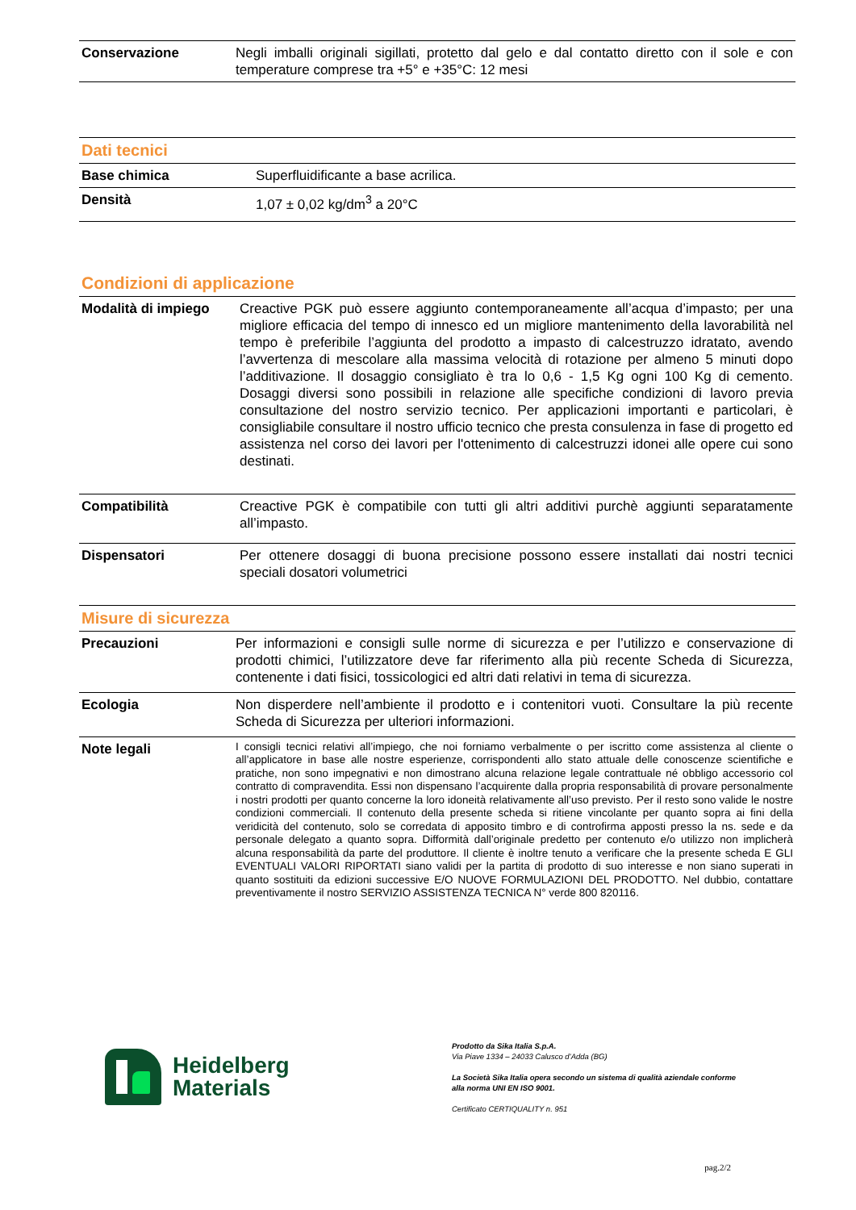| Conservazione | Negli imballi originali sigillati, protetto dal gelo e dal contatto diretto con il sole e con temperature comprese tra +5° e +35°C: 12 mesi |
Dati tecnici
| Base chimica | Superfluidificante a base acrilica. |
| Densità | 1,07 ± 0,02 kg/dm<sup>3</sup> a 20°C |
Condizioni di applicazione
| Modalità di impiego | Creactive PGK può essere aggiunto contemporaneamente all’acqua d’impasto; per una migliore efficacia del tempo di innesco ed un migliore mantenimento della lavorabilità nel tempo è preferibile l’aggiunta del prodotto a impasto di calcestruzzo idratato, avendo l’avvertenza di mescolare alla massima velocità di rotazione per almeno 5 minuti dopo l’additivazione. Il dosaggio consigliato è tra lo 0,6 - 1,5 Kg ogni 100 Kg di cemento. Dosaggi diversi sono possibili in relazione alle specifiche condizioni di lavoro previa consultazione del nostro servizio tecnico. Per applicazioni importanti e particolari, è consigliabile consultare il nostro ufficio tecnico che presta consulenza in fase di progetto ed assistenza nel corso dei lavori per l'ottenimento di calcestruzzi idonei alle opere cui sono destinati. |
| Compatibilità | Creactive PGK è compatibile con tutti gli altri additivi purchè aggiunti separatamente all’impasto. |
| Dispensatori | Per ottenere dosaggi di buona precisione possono essere installati dai nostri tecnici speciali dosatori volumetrici |
Misure di sicurezza
| Precauzioni | Per informazioni e consigli sulle norme di sicurezza e per l’utilizzo e conservazione di prodotti chimici, l’utilizzatore deve far riferimento alla più recente Scheda di Sicurezza, contenente i dati fisici, tossicologici ed altri dati relativi in tema di sicurezza. |
| Ecologia | Non disperdere nell’ambiente il prodotto e i contenitori vuoti. Consultare la più recente Scheda di Sicurezza per ulteriori informazioni. |
| Note legali | I consigli tecnici relativi all’impiego, che noi forniamo verbalmente o per iscritto come assistenza al cliente o all’applicatore in base alle nostre esperienze, corrispondenti allo stato attuale delle conoscenze scientifiche e pratiche, non sono impegnativi e non dimostrano alcuna relazione legale contrattuale né obbligo accessorio col contratto di compravendita. Essi non dispensano l’acquirente dalla propria responsabilità di provare personalmente i nostri prodotti per quanto concerne la loro idoneità relativamente all’uso previsto. Per il resto sono valide le nostre condizioni commerciali. Il contenuto della presente scheda si ritiene vincolante per quanto sopra ai fini della veridicità del contenuto, solo se corredata di apposito timbro e di controfirma apposti presso la ns. sede e da personale delegato a quanto sopra. Difformità dall’originale predetto per contenuto e/o utilizzo non implicherà alcuna responsabilità da parte del produttore. Il cliente è inoltre tenuto a verificare che la presente scheda E GLI EVENTUALI VALORI RIPORTATI siano validi per la partita di prodotto di suo interesse e non siano superati in quanto sostituiti da edizioni successive E/O NUOVE FORMULAZIONI DEL PRODOTTO. Nel dubbio, contattare preventivamente il nostro SERVIZIO ASSISTENZA TECNICA N° verde 800 820116. |
Heidelberg
Materials
Prodotto da Sika Italia S.p.A.
Via Piave 1334 – 24033 Calusco d’Adda (BG)
La Società Sika Italia opera secondo un sistema di qualità aziendale conforme
alla norma UNI EN ISO 9001.
Certificato CERTIQUALITY n. 951
pag.2/2